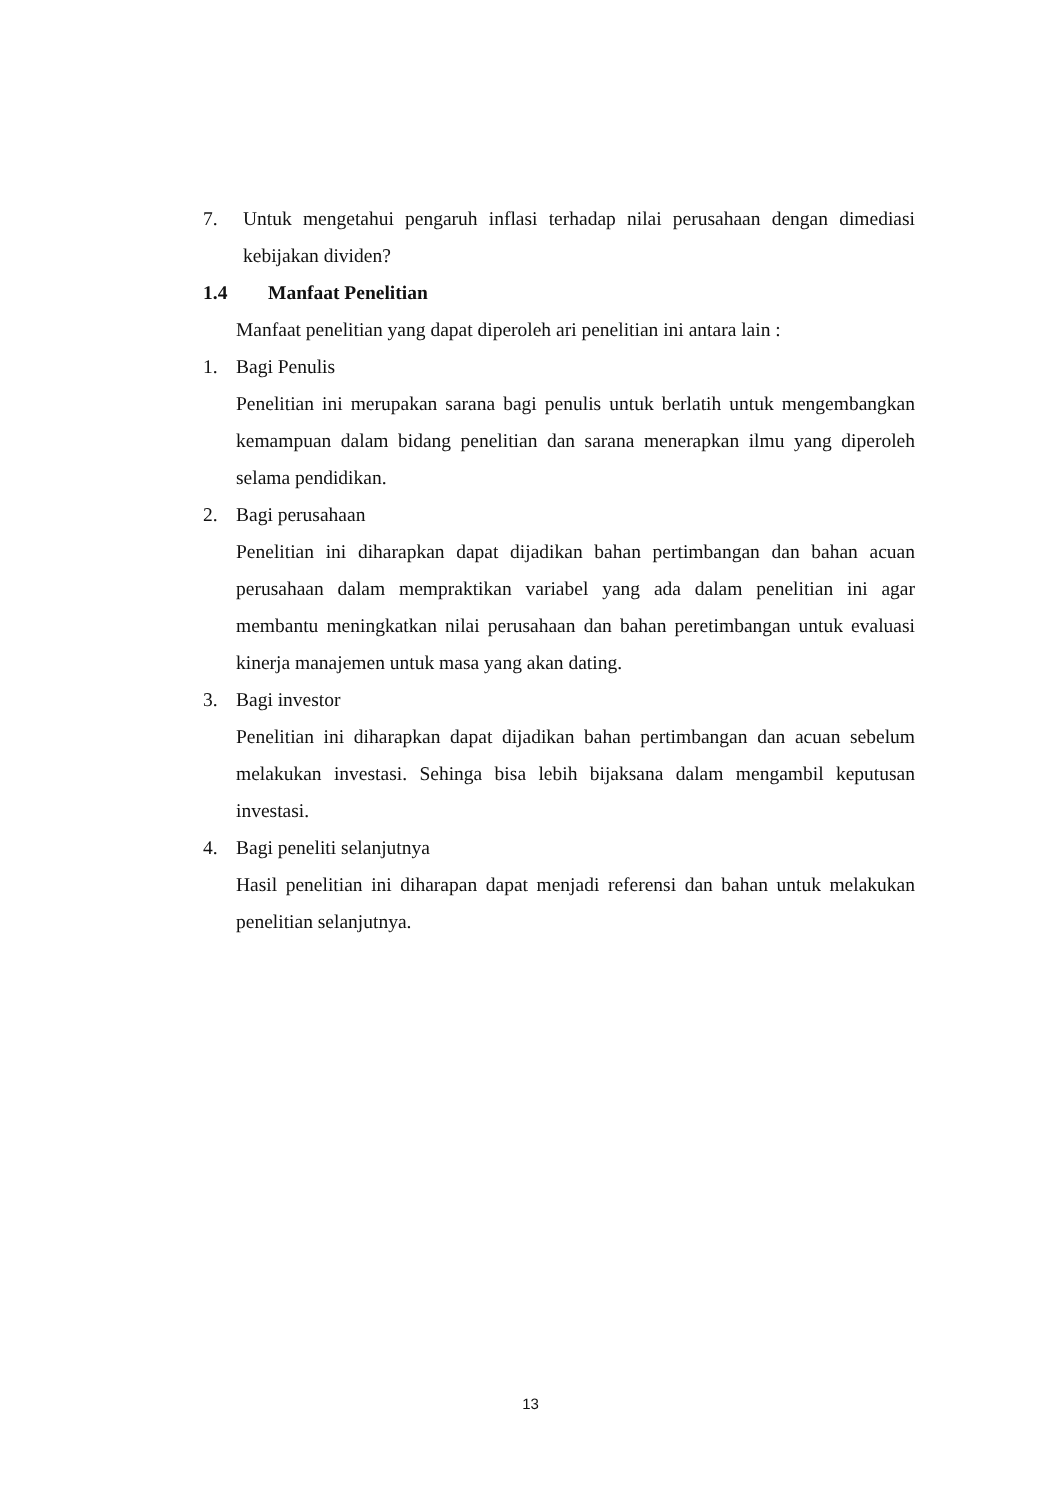7. Untuk mengetahui pengaruh inflasi terhadap nilai perusahaan dengan dimediasi kebijakan dividen?
1.4 Manfaat Penelitian
Manfaat penelitian yang dapat diperoleh ari penelitian ini antara lain :
1. Bagi Penulis
Penelitian ini merupakan sarana bagi penulis untuk berlatih untuk mengembangkan kemampuan dalam bidang penelitian dan sarana menerapkan ilmu yang diperoleh selama pendidikan.
2. Bagi perusahaan
Penelitian ini diharapkan dapat dijadikan bahan pertimbangan dan bahan acuan perusahaan dalam mempraktikan variabel yang ada dalam penelitian ini agar membantu meningkatkan nilai perusahaan dan bahan peretimbangan untuk evaluasi kinerja manajemen untuk masa yang akan dating.
3. Bagi investor
Penelitian ini diharapkan dapat dijadikan bahan pertimbangan dan acuan sebelum melakukan investasi. Sehinga bisa lebih bijaksana dalam mengambil keputusan investasi.
4. Bagi peneliti selanjutnya
Hasil penelitian ini diharapan dapat menjadi referensi dan bahan untuk melakukan penelitian selanjutnya.
13